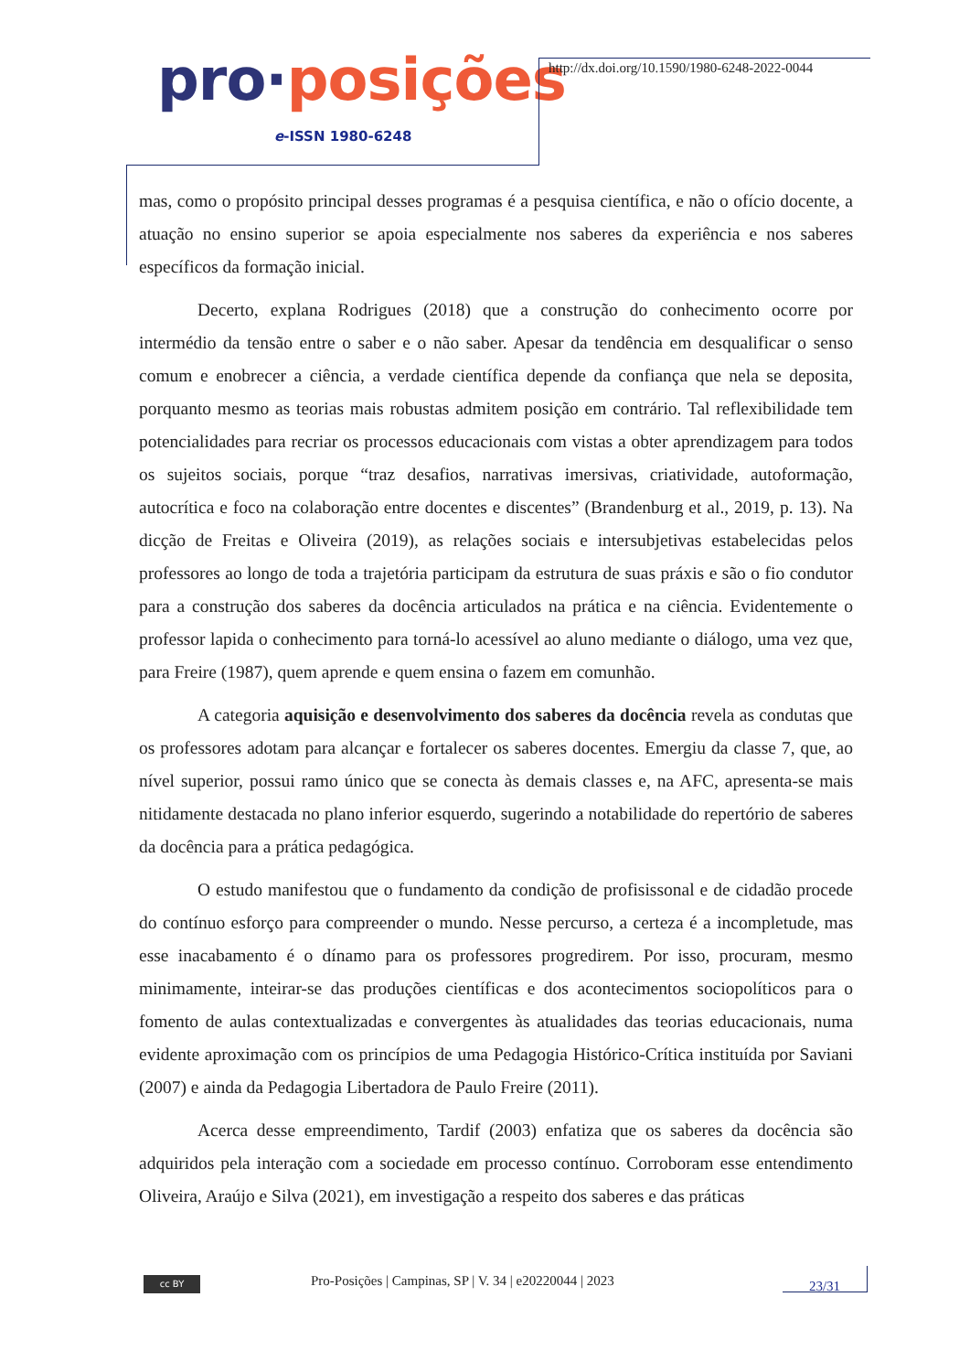pro·posições
e-ISSN 1980-6248
http://dx.doi.org/10.1590/1980-6248-2022-0044
mas, como o propósito principal desses programas é a pesquisa científica, e não o ofício docente, a atuação no ensino superior se apoia especialmente nos saberes da experiência e nos saberes específicos da formação inicial.
Decerto, explana Rodrigues (2018) que a construção do conhecimento ocorre por intermédio da tensão entre o saber e o não saber. Apesar da tendência em desqualificar o senso comum e enobrecer a ciência, a verdade científica depende da confiança que nela se deposita, porquanto mesmo as teorias mais robustas admitem posição em contrário. Tal reflexibilidade tem potencialidades para recriar os processos educacionais com vistas a obter aprendizagem para todos os sujeitos sociais, porque “traz desafios, narrativas imersivas, criatividade, autoformação, autocrítica e foco na colaboração entre docentes e discentes” (Brandenburg et al., 2019, p. 13). Na dicção de Freitas e Oliveira (2019), as relações sociais e intersubjetivas estabelecidas pelos professores ao longo de toda a trajetória participam da estrutura de suas práxis e são o fio condutor para a construção dos saberes da docência articulados na prática e na ciência. Evidentemente o professor lapida o conhecimento para torná-lo acessível ao aluno mediante o diálogo, uma vez que, para Freire (1987), quem aprende e quem ensina o fazem em comunhão.
A categoria aquisição e desenvolvimento dos saberes da docência revela as condutas que os professores adotam para alcançar e fortalecer os saberes docentes. Emergiu da classe 7, que, ao nível superior, possui ramo único que se conecta às demais classes e, na AFC, apresenta-se mais nitidamente destacada no plano inferior esquerdo, sugerindo a notabilidade do repertório de saberes da docência para a prática pedagógica.
O estudo manifestou que o fundamento da condição de profisissonal e de cidadão procede do contínuo esforço para compreender o mundo. Nesse percurso, a certeza é a incompletude, mas esse inacabamento é o dínamo para os professores progredirem. Por isso, procuram, mesmo minimamente, inteirar-se das produções científicas e dos acontecimentos sociopolíticos para o fomento de aulas contextualizadas e convergentes às atualidades das teorias educacionais, numa evidente aproximação com os princípios de uma Pedagogia Histórico-Crítica instituída por Saviani (2007) e ainda da Pedagogia Libertadora de Paulo Freire (2011).
Acerca desse empreendimento, Tardif (2003) enfatiza que os saberes da docência são adquiridos pela interação com a sociedade em processo contínuo. Corroboram esse entendimento Oliveira, Araújo e Silva (2021), em investigação a respeito dos saberes e das práticas
cc BY
Pro-Posições | Campinas, SP | V. 34 | e20220044 | 2023
23/31